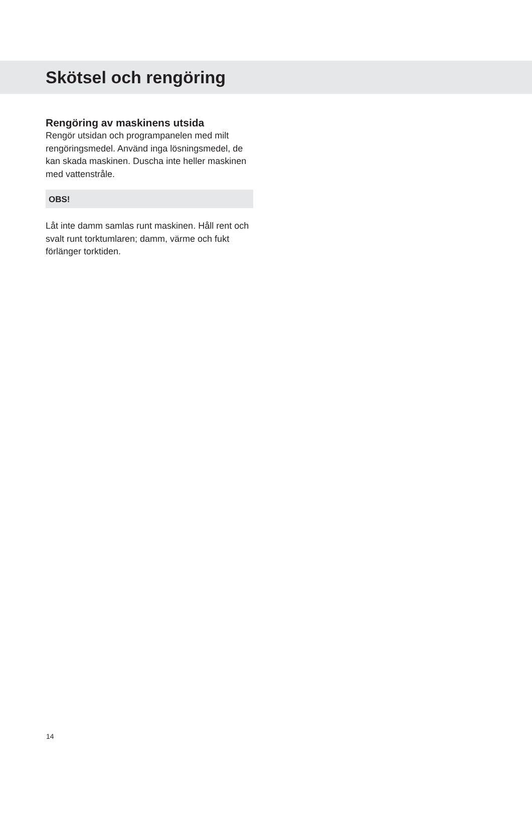Skötsel och rengöring
Rengöring av maskinens utsida
Rengör utsidan och programpanelen med milt rengöringsmedel. Använd inga lösningsmedel, de kan skada maskinen. Duscha inte heller maskinen med vattenstråle.
OBS!
Låt inte damm samlas runt maskinen. Håll rent och svalt runt torktumlaren; damm, värme och fukt förlänger torktiden.
14